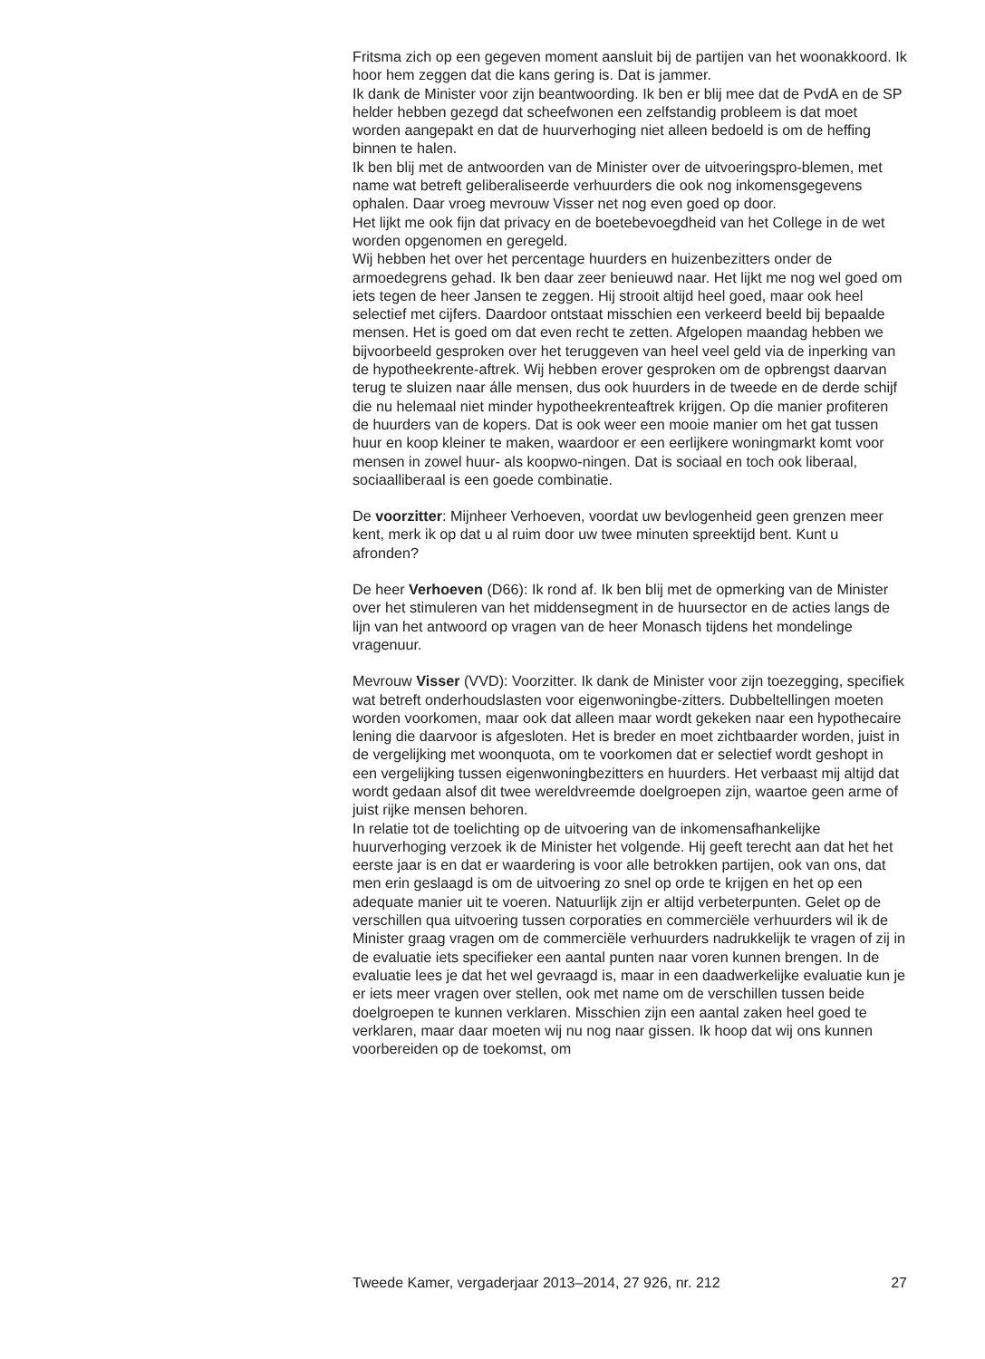Fritsma zich op een gegeven moment aansluit bij de partijen van het woonakkoord. Ik hoor hem zeggen dat die kans gering is. Dat is jammer.
Ik dank de Minister voor zijn beantwoording. Ik ben er blij mee dat de PvdA en de SP helder hebben gezegd dat scheefwonen een zelfstandig probleem is dat moet worden aangepakt en dat de huurverhoging niet alleen bedoeld is om de heffing binnen te halen.
Ik ben blij met de antwoorden van de Minister over de uitvoeringspro-blemen, met name wat betreft geliberaliseerde verhuurders die ook nog inkomensgegevens ophalen. Daar vroeg mevrouw Visser net nog even goed op door.
Het lijkt me ook fijn dat privacy en de boetebevoegdheid van het College in de wet worden opgenomen en geregeld.
Wij hebben het over het percentage huurders en huizenbezitters onder de armoedegrens gehad. Ik ben daar zeer benieuwd naar. Het lijkt me nog wel goed om iets tegen de heer Jansen te zeggen. Hij strooit altijd heel goed, maar ook heel selectief met cijfers. Daardoor ontstaat misschien een verkeerd beeld bij bepaalde mensen. Het is goed om dat even recht te zetten. Afgelopen maandag hebben we bijvoorbeeld gesproken over het teruggeven van heel veel geld via de inperking van de hypotheekrente-aftrek. Wij hebben erover gesproken om de opbrengst daarvan terug te sluizen naar álle mensen, dus ook huurders in de tweede en de derde schijf die nu helemaal niet minder hypotheekrenteaftrek krijgen. Op die manier profiteren de huurders van de kopers. Dat is ook weer een mooie manier om het gat tussen huur en koop kleiner te maken, waardoor er een eerlijkere woningmarkt komt voor mensen in zowel huur- als koopwo-ningen. Dat is sociaal en toch ook liberaal, sociaalliberaal is een goede combinatie.
De voorzitter: Mijnheer Verhoeven, voordat uw bevlogenheid geen grenzen meer kent, merk ik op dat u al ruim door uw twee minuten spreektijd bent. Kunt u afronden?
De heer Verhoeven (D66): Ik rond af. Ik ben blij met de opmerking van de Minister over het stimuleren van het middensegment in de huursector en de acties langs de lijn van het antwoord op vragen van de heer Monasch tijdens het mondelinge vragenuur.
Mevrouw Visser (VVD): Voorzitter. Ik dank de Minister voor zijn toezegging, specifiek wat betreft onderhoudslasten voor eigenwoningbe-zitters. Dubbeltellingen moeten worden voorkomen, maar ook dat alleen maar wordt gekeken naar een hypothecaire lening die daarvoor is afgesloten. Het is breder en moet zichtbaarder worden, juist in de vergelijking met woonquota, om te voorkomen dat er selectief wordt geshopt in een vergelijking tussen eigenwoningbezitters en huurders. Het verbaast mij altijd dat wordt gedaan alsof dit twee wereldvreemde doelgroepen zijn, waartoe geen arme of juist rijke mensen behoren.
In relatie tot de toelichting op de uitvoering van de inkomensafhankelijke huurverhoging verzoek ik de Minister het volgende. Hij geeft terecht aan dat het het eerste jaar is en dat er waardering is voor alle betrokken partijen, ook van ons, dat men erin geslaagd is om de uitvoering zo snel op orde te krijgen en het op een adequate manier uit te voeren. Natuurlijk zijn er altijd verbeterpunten. Gelet op de verschillen qua uitvoering tussen corporaties en commerciële verhuurders wil ik de Minister graag vragen om de commerciële verhuurders nadrukkelijk te vragen of zij in de evaluatie iets specifieker een aantal punten naar voren kunnen brengen. In de evaluatie lees je dat het wel gevraagd is, maar in een daadwerkelijke evaluatie kun je er iets meer vragen over stellen, ook met name om de verschillen tussen beide doelgroepen te kunnen verklaren. Misschien zijn een aantal zaken heel goed te verklaren, maar daar moeten wij nu nog naar gissen. Ik hoop dat wij ons kunnen voorbereiden op de toekomst, om
Tweede Kamer, vergaderjaar 2013–2014, 27 926, nr. 212 27